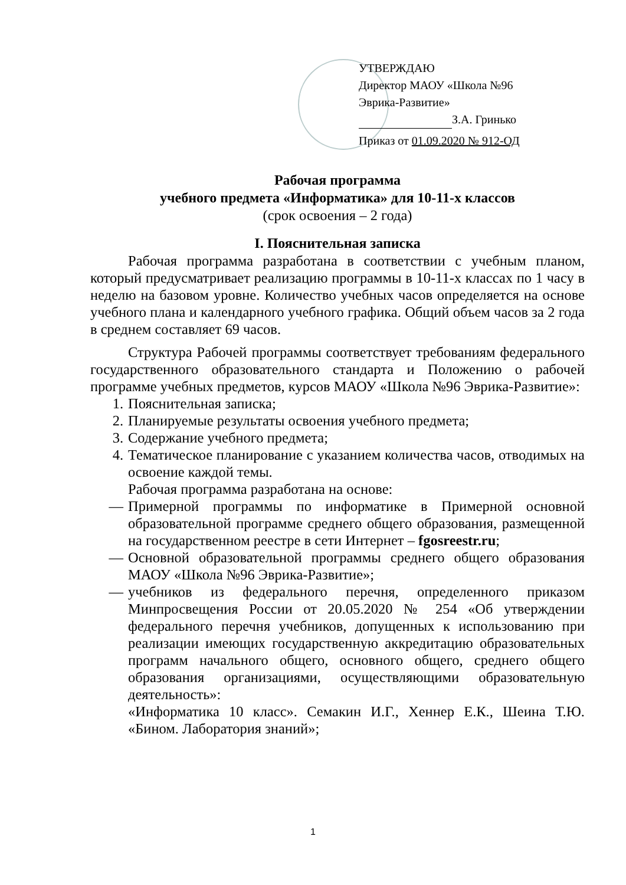УТВЕРЖДАЮ
Директор МАОУ «Школа №96
Эврика-Развитие»
З.А. Гринько
Приказ от 01.09.2020 № 912-ОД
Рабочая программа
учебного предмета «Информатика» для 10-11-х классов
(срок освоения – 2 года)
I. Пояснительная записка
Рабочая программа разработана в соответствии с учебным планом, который предусматривает реализацию программы в 10-11-х классах по 1 часу в неделю на базовом уровне. Количество учебных часов определяется на основе учебного плана и календарного учебного графика. Общий объем часов за 2 года в среднем составляет 69 часов.
Структура Рабочей программы соответствует требованиям федерального государственного образовательного стандарта и Положению о рабочей программе учебных предметов, курсов МАОУ «Школа №96 Эврика-Развитие»:
1. Пояснительная записка;
2. Планируемые результаты освоения учебного предмета;
3. Содержание учебного предмета;
4. Тематическое планирование с указанием количества часов, отводимых на освоение каждой темы.
Рабочая программа разработана на основе:
— Примерной программы по информатике в Примерной основной образовательной программе среднего общего образования, размещенной на государственном реестре в сети Интернет – fgosreestr.ru;
— Основной образовательной программы среднего общего образования МАОУ «Школа №96 Эврика-Развитие»;
— учебников из федерального перечня, определенного приказом Минпросвещения России от 20.05.2020 № 254 «Об утверждении федерального перечня учебников, допущенных к использованию при реализации имеющих государственную аккредитацию образовательных программ начального общего, основного общего, среднего общего образования организациями, осуществляющими образовательную деятельность»:
«Информатика 10 класс». Семакин И.Г., Хеннер Е.К., Шеина Т.Ю. «Бином. Лаборатория знаний»;
1